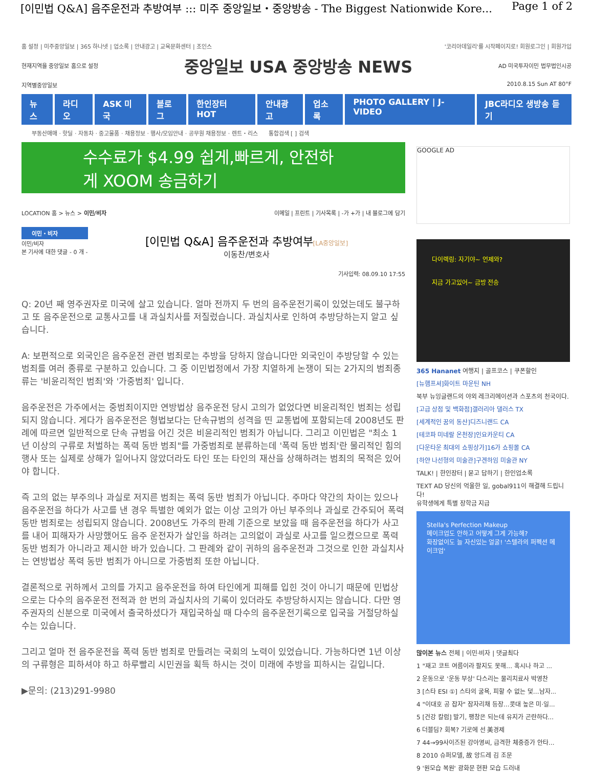[이민법 Q&A] 음주운전과 추방여부 ::: 미주 중앙일보・중앙방송 - The Biggest Nationwide Kore... Page 1 of 2
홈 설정 | 미주중앙일보 | 365 하나넷 | 업소록 | 안내광고 | 교육문화센터 | 조인스 '코리아데일리'를 시작페이지로! 회원로그인 | 회원가입
현재지역을 중앙일보 홈으로 설정 중앙일보 USA 중앙방송 NEWS AD 미국투자이민 법무법인시공
지역별중앙일보 2010.8.15 Sun AT 80°F
뉴스 라디오 ASK 미국 블로그 한인장터 HOT 안내광고 업소록 PHOTO GALLERY | J-VIDEO JBC라디오 생방송 듣기
부동산매매 · 핫딜 · 자동차 · 중고물품 · 채용정보 · 행사/모임안내 · 공무원 채용정보 · 렌트・리스 통합검색 [ ] 검색
수수료가 $4.99 쉽게,빠르게, 안전하게 XOOM 송금하기
LOCATION 홈 > 뉴스 > 이민/비자 이메일 | 프린트 | 기사목록 | -가 +가 | 내 블로그에 담기
이민・비자
이민/비자
본 기사에 대한 댓글 - 0 개 -
[이민법 Q&A] 음주운전과 추방여부[LA중앙일보]
이동찬/변호사
기사입력: 08.09.10 17:55
Q: 20년 째 영주권자로 미국에 살고 있습니다. 얼마 전까지 두 번의 음주운전기록이 있었는데도 불구하고 또 음주운전으로 교통사고를 내 과실치사를 저질렀습니다. 과실치사로 인하여 추방당하는지 알고 싶습니다.
A: 보편적으로 외국인은 음주운전 관련 범죄로는 추방을 당하지 않습니다만 외국인이 추방당할 수 있는 범죄를 여러 종류로 구분하고 있습니다. 그 중 이민법정에서 가장 치열하게 논쟁이 되는 2가지의 범죄종류는 '비윤리적인 범죄'와 '가중범죄' 입니다.
음주운전은 가주에서는 중범죄이지만 연방법상 음주운전 당시 고의가 없었다면 비윤리적인 범죄는 성립되지 않습니다. 게다가 음주운전은 형법보다는 단속규범의 성격을 띤 교통법에 포함되는데 2008년도 판례에 따르면 일반적으로 단속 규범을 어긴 것은 비윤리적인 범죄가 아닙니다. 그리고 이민법은 "최소 1년 이상의 구류로 처벌하는 폭력 동반 범죄"를 가중범죄로 분류하는데 '폭력 동반 범죄'란 물리적인 힘의 행사 또는 실제로 상해가 일어나지 않았더라도 타인 또는 타인의 재산을 상해하려는 범죄의 목적은 있어야 합니다.
즉 고의 없는 부주의나 과실로 저지른 범죄는 폭력 동반 범죄가 아닙니다. 주마다 약간의 차이는 있으나 음주운전을 하다가 사고를 낸 경우 특별한 예외가 없는 이상 고의가 아닌 부주의나 과실로 간주되어 폭력 동반 범죄로는 성립되지 않습니다. 2008년도 가주의 판례 기준으로 보았을 때 음주운전을 하다가 사고를 내어 피해자가 사망했어도 음주 운전자가 살인을 하려는 고의없이 과실로 사고를 일으켰으므로 폭력 동반 범죄가 아니라고 제시한 바가 있습니다. 그 판례와 같이 귀하의 음주운전과 그것으로 인한 과실치사는 연방법상 폭력 동반 범죄가 아니므로 가중범죄 또한 아닙니다.
결론적으로 귀하께서 고의를 가지고 음주운전을 하여 타인에게 피해를 입힌 것이 아니기 때문에 민법상으로는 다수의 음주운전 전적과 한 번의 과실치사의 기록이 있더라도 추방당하시지는 않습니다. 다만 영주권자의 신분으로 미국에서 출국하셨다가 재입국하실 때 다수의 음주운전기록으로 입국을 거절당하실 수는 있습니다.
그리고 얼마 전 음주운전을 폭력 동반 범죄로 만들려는 국회의 노력이 있었습니다. 가능하다면 1년 이상의 구류형은 피하셔야 하고 하루빨리 시민권을 획득 하시는 것이 미래에 추방을 피하시는 길입니다.
▶문의: (213)291-9980
GOOGLE AD
다이렉링: 자기야~ 언제와?
지금 가고있어~ 금방 전송
365 Hananet 여행지 | 골프코스 | 쿠폰할인
[뉴햄프셔]화이트 마운틴 NH
북부 뉴잉글랜드의 야외 레크리에이션과 스포츠의 천국이다.
[고급 상점 및 백화점]갤러리아 댈러스 TX
[세계적인 꿈의 동산]디즈니랜드 CA
[테코파 미네랄 온천장]인요카운티 CA
[다운타운 최대의 쇼핑상가]16가 쇼핑몰 CA
[하얀 나선형의 미술관]구겐하임 미술관 NY
TALK! | 한인장터 | 묻고 답하기 | 한인업소록
TEXT AD 당신의 억울한 일, gobal911이 해결해 드립니다!
유학생에게 특별 장학금 지급
Stella's Perfection Makeup
메이크업도 안하고 어떻게 그게 가능해?
화장없이도 늘 자신있는 얼굴! '스텔라의 퍼펙션 메이크업'
많이본 뉴스 전체 | 이민·비자 | 댓글최다
1 "재고 코트 여름이라 팔지도 못해… 혹시나 하고 ...
2 운동으로 '운동 부상' 다스리는 물리치료사 박영찬
3 [스타 ESI ①] 스타의 굴욕, 피할 수 없는 덫…남자...
4 "이대호 공 잡자" 잠자리채 등장…콧대 높은 미·일...
5 [건강 칼럼] 발기, 팽창은 되는데 유지가 곤란하다...
6 더블딥? 회복? 기로에 선 美경제
7 44→99사이즈된 강아영씨, 급격한 체중증가 안타...
8 2010 슈퍼모델, 故 앙드레 김 조문
9 '원모습 복원' 광화문 현판 모습 드러내